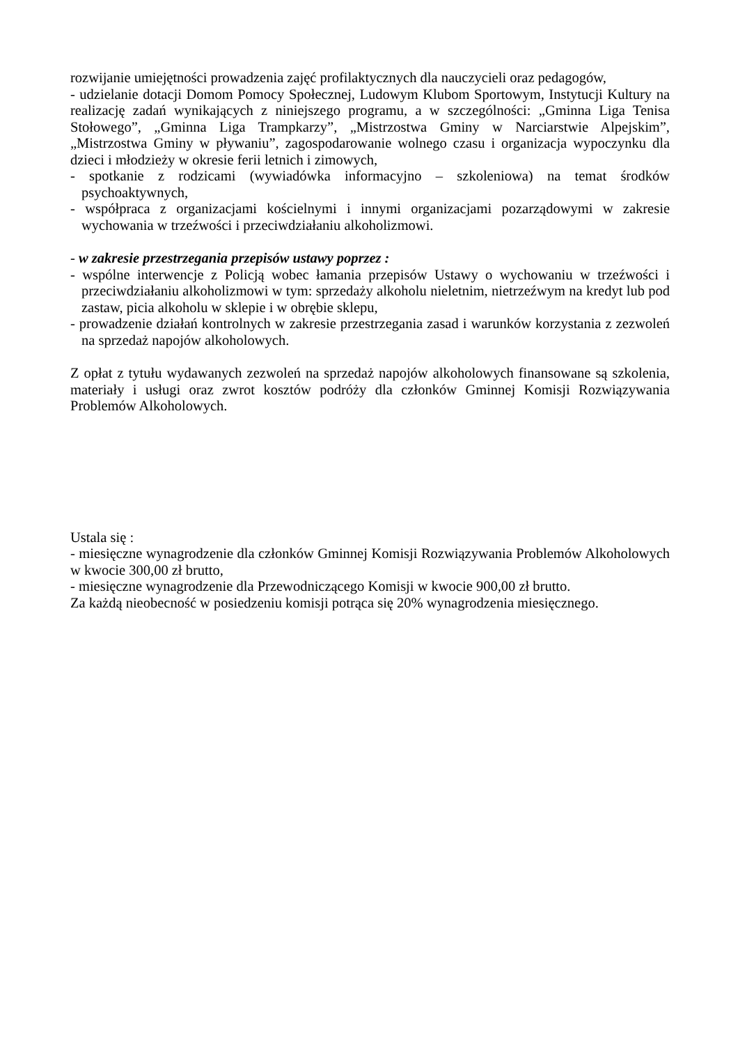rozwijanie umiejętności prowadzenia zajęć profilaktycznych dla nauczycieli oraz pedagogów,
- udzielanie dotacji Domom Pomocy Społecznej, Ludowym Klubom Sportowym, Instytucji Kultury na realizację zadań wynikających z niniejszego programu, a w szczególności: „Gminna Liga Tenisa Stołowego”, „Gminna Liga Trampkarzy”, „Mistrzostwa Gminy w Narciarstwie Alpejskim”, „Mistrzostwa Gminy w pływaniu”, zagospodarowanie wolnego czasu i organizacja wypoczynku dla dzieci i młodzieży w okresie ferii letnich i zimowych,
- spotkanie z rodzicami (wywiadówka informacyjno – szkoleniowa) na temat środków psychoaktywnych,
- współpraca z organizacjami kościelnymi i innymi organizacjami pozarządowymi w zakresie wychowania w trzeźwości i przeciwdziałaniu alkoholizmowi.
- w zakresie przestrzegania przepisów ustawy poprzez :
- wspólne interwencje z Policją wobec łamania przepisów Ustawy o wychowaniu w trzeźwości i przeciwdziałaniu alkoholizmowi w tym: sprzedaży alkoholu nieletnim, nietrzeźwym na kredyt lub pod zastaw, picia alkoholu w sklepie i w obrębie sklepu,
- prowadzenie działań kontrolnych w zakresie przestrzegania zasad i warunków korzystania z zezwoleń na sprzedaż napojów alkoholowych.
Z opłat z tytułu wydawanych zezwoleń na sprzedaż napojów alkoholowych finansowane są szkolenia, materiały i usługi oraz zwrot kosztów podróży dla członków Gminnej Komisji Rozwiązywania Problemów Alkoholowych.
Ustala się :
- miesięczne wynagrodzenie dla członków Gminnej Komisji Rozwiązywania Problemów Alkoholowych w kwocie 300,00 zł brutto,
- miesięczne wynagrodzenie dla Przewodniczącego Komisji w kwocie 900,00 zł brutto.
Za każdą nieobecność w posiedzeniu komisji potrąca się 20% wynagrodzenia miesięcznego.